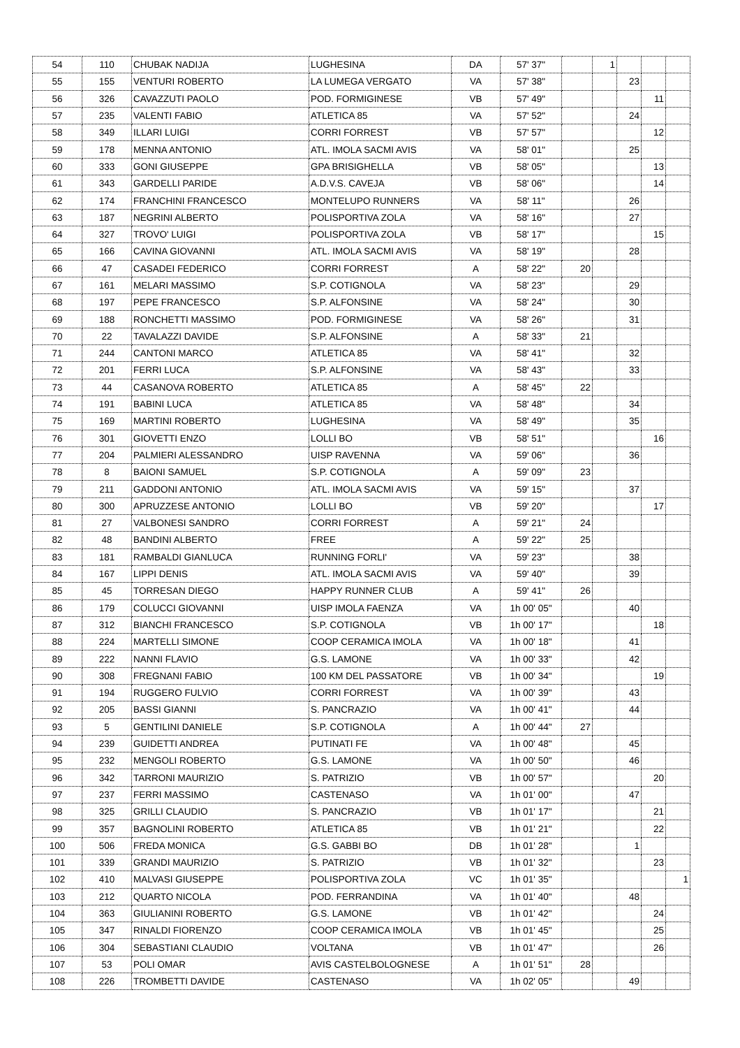| 54 | 110 | CHUBAK NADIJA | LUGHESINA | DA | 57' 37" | | 1 | | | |
| 55 | 155 | VENTURI ROBERTO | LA LUMEGA VERGATO | VA | 57' 38" | | | 23 | | |
| 56 | 326 | CAVAZZUTI PAOLO | POD. FORMIGINESE | VB | 57' 49" | | | | 11 | |
| 57 | 235 | VALENTI FABIO | ATLETICA 85 | VA | 57' 52" | | | 24 | | |
| 58 | 349 | ILLARI LUIGI | CORRI FORREST | VB | 57' 57" | | | | 12 | |
| 59 | 178 | MENNA ANTONIO | ATL. IMOLA SACMI AVIS | VA | 58' 01" | | | 25 | | |
| 60 | 333 | GONI GIUSEPPE | GPA BRISIGHELLA | VB | 58' 05" | | | | 13 | |
| 61 | 343 | GARDELLI PARIDE | A.D.V.S. CAVEJA | VB | 58' 06" | | | | 14 | |
| 62 | 174 | FRANCHINI FRANCESCO | MONTELUPO RUNNERS | VA | 58' 11" | | | 26 | | |
| 63 | 187 | NEGRINI ALBERTO | POLISPORTIVA ZOLA | VA | 58' 16" | | | 27 | | |
| 64 | 327 | TROVO' LUIGI | POLISPORTIVA ZOLA | VB | 58' 17" | | | | 15 | |
| 65 | 166 | CAVINA GIOVANNI | ATL. IMOLA SACMI AVIS | VA | 58' 19" | | | 28 | | |
| 66 | 47 | CASADEI FEDERICO | CORRI FORREST | A | 58' 22" | 20 | | | | |
| 67 | 161 | MELARI MASSIMO | S.P. COTIGNOLA | VA | 58' 23" | | | 29 | | |
| 68 | 197 | PEPE FRANCESCO | S.P. ALFONSINE | VA | 58' 24" | | | 30 | | |
| 69 | 188 | RONCHETTI MASSIMO | POD. FORMIGINESE | VA | 58' 26" | | | 31 | | |
| 70 | 22 | TAVALAZZI DAVIDE | S.P. ALFONSINE | A | 58' 33" | 21 | | | | |
| 71 | 244 | CANTONI MARCO | ATLETICA 85 | VA | 58' 41" | | | 32 | | |
| 72 | 201 | FERRI LUCA | S.P. ALFONSINE | VA | 58' 43" | | | 33 | | |
| 73 | 44 | CASANOVA ROBERTO | ATLETICA 85 | A | 58' 45" | 22 | | | | |
| 74 | 191 | BABINI LUCA | ATLETICA 85 | VA | 58' 48" | | | 34 | | |
| 75 | 169 | MARTINI ROBERTO | LUGHESINA | VA | 58' 49" | | | 35 | | |
| 76 | 301 | GIOVETTI ENZO | LOLLI BO | VB | 58' 51" | | | | 16 | |
| 77 | 204 | PALMIERI ALESSANDRO | UISP RAVENNA | VA | 59' 06" | | | 36 | | |
| 78 | 8 | BAIONI SAMUEL | S.P. COTIGNOLA | A | 59' 09" | 23 | | | | |
| 79 | 211 | GADDONI ANTONIO | ATL. IMOLA SACMI AVIS | VA | 59' 15" | | | 37 | | |
| 80 | 300 | APRUZZESE ANTONIO | LOLLI BO | VB | 59' 20" | | | | 17 | |
| 81 | 27 | VALBONESI SANDRO | CORRI FORREST | A | 59' 21" | 24 | | | | |
| 82 | 48 | BANDINI ALBERTO | FREE | A | 59' 22" | 25 | | | | |
| 83 | 181 | RAMBALDI GIANLUCA | RUNNING FORLI' | VA | 59' 23" | | | 38 | | |
| 84 | 167 | LIPPI DENIS | ATL. IMOLA SACMI AVIS | VA | 59' 40" | | | 39 | | |
| 85 | 45 | TORRESAN DIEGO | HAPPY RUNNER CLUB | A | 59' 41" | 26 | | | | |
| 86 | 179 | COLUCCI GIOVANNI | UISP IMOLA FAENZA | VA | 1h 00' 05" | | | 40 | | |
| 87 | 312 | BIANCHI FRANCESCO | S.P. COTIGNOLA | VB | 1h 00' 17" | | | | 18 | |
| 88 | 224 | MARTELLI SIMONE | COOP CERAMICA IMOLA | VA | 1h 00' 18" | | | 41 | | |
| 89 | 222 | NANNI FLAVIO | G.S. LAMONE | VA | 1h 00' 33" | | | 42 | | |
| 90 | 308 | FREGNANI FABIO | 100 KM DEL PASSATORE | VB | 1h 00' 34" | | | | 19 | |
| 91 | 194 | RUGGERO FULVIO | CORRI FORREST | VA | 1h 00' 39" | | | 43 | | |
| 92 | 205 | BASSI GIANNI | S. PANCRAZIO | VA | 1h 00' 41" | | | 44 | | |
| 93 | 5 | GENTILINI DANIELE | S.P. COTIGNOLA | A | 1h 00' 44" | 27 | | | | |
| 94 | 239 | GUIDETTI ANDREA | PUTINATI FE | VA | 1h 00' 48" | | | 45 | | |
| 95 | 232 | MENGOLI ROBERTO | G.S. LAMONE | VA | 1h 00' 50" | | | 46 | | |
| 96 | 342 | TARRONI MAURIZIO | S. PATRIZIO | VB | 1h 00' 57" | | | | 20 | |
| 97 | 237 | FERRI MASSIMO | CASTENASO | VA | 1h 01' 00" | | | 47 | | |
| 98 | 325 | GRILLI CLAUDIO | S. PANCRAZIO | VB | 1h 01' 17" | | | | 21 | |
| 99 | 357 | BAGNOLINI ROBERTO | ATLETICA 85 | VB | 1h 01' 21" | | | | 22 | |
| 100 | 506 | FREDA MONICA | G.S. GABBI BO | DB | 1h 01' 28" | | | 1 | | |
| 101 | 339 | GRANDI MAURIZIO | S. PATRIZIO | VB | 1h 01' 32" | | | | 23 | |
| 102 | 410 | MALVASI GIUSEPPE | POLISPORTIVA ZOLA | VC | 1h 01' 35" | | | | | 1 |
| 103 | 212 | QUARTO NICOLA | POD. FERRANDINA | VA | 1h 01' 40" | | | 48 | | |
| 104 | 363 | GIULIANINI ROBERTO | G.S. LAMONE | VB | 1h 01' 42" | | | | 24 | |
| 105 | 347 | RINALDI FIORENZO | COOP CERAMICA IMOLA | VB | 1h 01' 45" | | | | 25 | |
| 106 | 304 | SEBASTIANI CLAUDIO | VOLTANA | VB | 1h 01' 47" | | | | 26 | |
| 107 | 53 | POLI OMAR | AVIS CASTELBOLOGNESE | A | 1h 01' 51" | 28 | | | | |
| 108 | 226 | TROMBETTI DAVIDE | CASTENASO | VA | 1h 02' 05" | | | 49 | | |